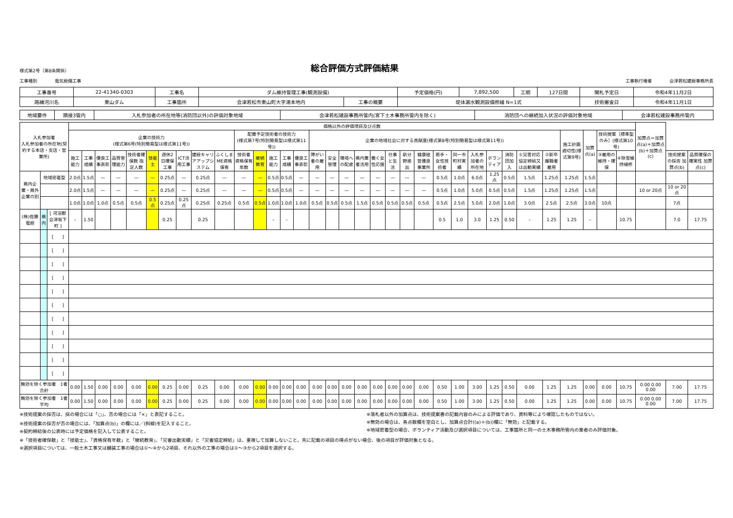様式第2号（第8条関係）
総合評価方式評価結果
工事種別　　　　電気設備工事
工事執行権者　　　　会津若松建設事務所長
| 工事番号 | 22-41340-0303 | 工事名 | ダム維持管理工事(観測設備) | | | 予定価格(円) | 7,892,500 | 工期 | 127日間 | 開札予定日 | 令和4年11月2日 |
| 路線河川名 | 東山ダム | 工事箇所 | 会津若松市東山町大字湯本地内 | 工事の概要 | 堤体漏水観測設備修繕 N=1式 | | | | | 技術審査日 | 令和4年11月1日 |
| 地域要件 | 隣接3管内 | 入札参加者の所在地等(消防団以外)の評価対象地域 | 会津若松建設事務所管内(宮下土木事務所管内を除く) | 消防団への継続加入状況の評価対象地域 | 会津若松建設事務所管内 |
| 入札参加者 入札参加者の所在地(契約する本店・支店・営業所) | | | 価格以外の評価項目及び点数 | | | | | | | | | | | | | | | | | | | | | | | | | | | | | | | | | | 加算点＝加算点(a)＋加算点(b)＋加算点(c) | | |
| --- | --- | --- | --- | --- | --- | --- | --- | --- | --- | --- | --- | --- | --- | --- | --- | --- | --- | --- | --- | --- | --- | --- | --- | --- | --- | --- | --- | --- | --- | --- | --- | --- | --- | --- | --- | --- | --- | --- | --- |
| | | | 企業の技術力 (様式第6号(特別簡易型は様式第11号)) | | | | | | | | | | 配置予定技術者の技術力 (様式第7号(特別簡易型は様式第11号)) | | | | | 企業の地域社会に対する貢献度(様式第8号(特別簡易型は様式第11号)) | | | | | | | | | | | | | | | 施工計画適切性(様式第9号) | 加算点(a) | 技術提案〔標準型のみ〕(様式第10号) | | | | |
| | | | 施工能力 | 工事成績 | 優良工事表彰 | 品質管理能力 | 技術者確保数 指定人数 | 技能士 | 週休2日確保工事 | ICT活用工事 | 建設キャリアアップシステム | ふくしまME資格保有 | 技術者 資格保有年数 | 継続教育 | 施工能力 | 工事成績 | 優良工事表彰 | 障がい者の雇用 | 安全管理 | 環境への配慮 | 県内業者活用 | 働く女性応援 | 仕事と生活 | 新分野進出 | 健康経営優良事業所 | 若手・女性技術者 | 同一市町村実績 | 入札参加者の所在地 | ボランティア | 消防団加入 | ①災害対応 協定締結又は出動実績 | ②新卒離職者雇用 | | | ③雇用の維持・確保 | ④除雪維持補修 | | 技術提案の採否 加算点(b) | 品質確保の確実性 加算点(c) |
| 県内企業・県外企業の別 | 地域密着型 | | 2.0点 | 1.5点 | — | — | — | — | 0.25点 | — | 0.25点 | — | — | — | 0.5点 | 0.5点 | — | — | — | — | — | — | — | — | — | 0.5点 | 1.0点 | 6.0点 | 1.25点 | 0.5点 | 1.5点 | 1.25点 | 1.25点 | 1.5点 | | | | | |
| | | | 2.0点 | 1.5点 | — | — | — | — | 0.25点 | — | 0.25点 | — | — | — | 0.5点 | 0.5点 | — | — | — | — | — | — | — | — | — | 0.5点 | 1.0点 | 5.0点 | 0.5点 | 0.5点 | 1.5点 | 1.25点 | 1.25点 | 1.5点 | | | 10 or 20点 | 10 or 20点 | |
| | | | 1.0点 | 1.0点 | 1.0点 | 0.5点 | 0.5点 | 0.5点 | 0.25点 | 0.25点 | 0.25点 | 0.25点 | 0.5点 | 0.5点 | 1.0点 | 1.0点 | 1.0点 | 0.5点 | 0.5点 | 0.5点 | 1.5点 | 0.5点 | 0.5点 | 0.5点 | 0.5点 | 0.5点 | 2.5点 | 5.0点 | 2.0点 | 1.0点 | 3.0点 | 2.5点 | 2.5点 | 3.0点 | 10点 | | | 7点 | |
| (株)佐藤電設 | 県内 | [ 河沼郡会津坂下町 ] | – | 1.50 | | | | | 0.25 | | 0.25 | | | | – | – | | | | | | | | | | 0.5 | 1.0 | 3.0 | 1.25 | 0.50 | – | 1.25 | 1.25 | – | | 10.75 | | 7.0 | 17.75 |
| | | [ ] | | | | | | | | | | | | | | | | | | | | | | | | | | | | | | | | | | | | | |
| | | [ ] | | | | | | | | | | | | | | | | | | | | | | | | | | | | | | | | | | | | | |
| | | [ ] | | | | | | | | | | | | | | | | | | | | | | | | | | | | | | | | | | | | | |
| | | [ ] | | | | | | | | | | | | | | | | | | | | | | | | | | | | | | | | | | | | | |
| | | [ ] | | | | | | | | | | | | | | | | | | | | | | | | | | | | | | | | | | | | | |
| | | [ ] | | | | | | | | | | | | | | | | | | | | | | | | | | | | | | | | | | | | | |
| | | [ ] | | | | | | | | | | | | | | | | | | | | | | | | | | | | | | | | | | | | | |
| | | [ ] | | | | | | | | | | | | | | | | | | | | | | | | | | | | | | | | | | | | | |
| | | [ ] | | | | | | | | | | | | | | | | | | | | | | | | | | | | | | | | | | | | | |
| | | [ ] | | | | | | | | | | | | | | | | | | | | | | | | | | | | | | | | | | | | | |
| | | [ ] | | | | | | | | | | | | | | | | | | | | | | | | | | | | | | | | | | | | | |
| 無効を除く参加者 1者合計 | | | 0.00 | 1.50 | 0.00 | 0.00 | 0.00 | 0.00 | 0.25 | 0.00 | 0.25 | 0.00 | 0.00 | 0.00 | 0.00 | 0.00 | 0.00 | 0.00 | 0.00 | 0.00 | 0.00 | 0.00 | 0.00 | 0.00 | 0.00 | 0.50 | 1.00 | 3.00 | 1.25 | 0.50 | 0.00 | 1.25 | 1.25 | 0.00 | 0.00 | 10.75 | 0.00 0.00 0.00 | 7.00 | 17.75 |
| 無効を除く参加者 1者平均 | | | 0.00 | 1.50 | 0.00 | 0.00 | 0.00 | 0.00 | 0.25 | 0.00 | 0.25 | 0.00 | 0.00 | 0.00 | 0.00 | 0.00 | 0.00 | 0.00 | 0.00 | 0.00 | 0.00 | 0.00 | 0.00 | 0.00 | 0.00 | 0.50 | 1.00 | 3.00 | 1.25 | 0.50 | 0.00 | 1.25 | 1.25 | 0.00 | 0.00 | 10.75 | 0.00 0.00 0.00 | 7.00 | 17.75 |
※技術提案の採否は、採の場合には「○」、否の場合には「×」と表記すること。
※技術提案の採否が否の場合には、「加算点(b)」の欄には／(斜線)を記入すること。
※契約締結後の公表時には予定価格を記入して公表すること。
※落札者以外の加算点は、技術提案書の記載内容のみによる評価であり、資料等により確認したものではない。
※無効の場合は、各点数欄を空白とし、加算点合計((a)＋(b))欄に「無効」と記載する。
※地域密着型の場合、ボランティア活動及び選択項目については、工事箇所と同一の土木事務所管内の業者のみ評価対象。
※「技術者確保数」と「技能士」、「資格保有年数」と「継続教育」、「災害出動実績」と「災害協定締結」は、重複して加算しないこと。先に記載の項目の得点がない場合、後の項目が評価対象となる。
※選択項目については、一般土木工事又は舗装工事の場合は①～④から2項目、それ以外の工事の場合は①～③から2項目を選択する。